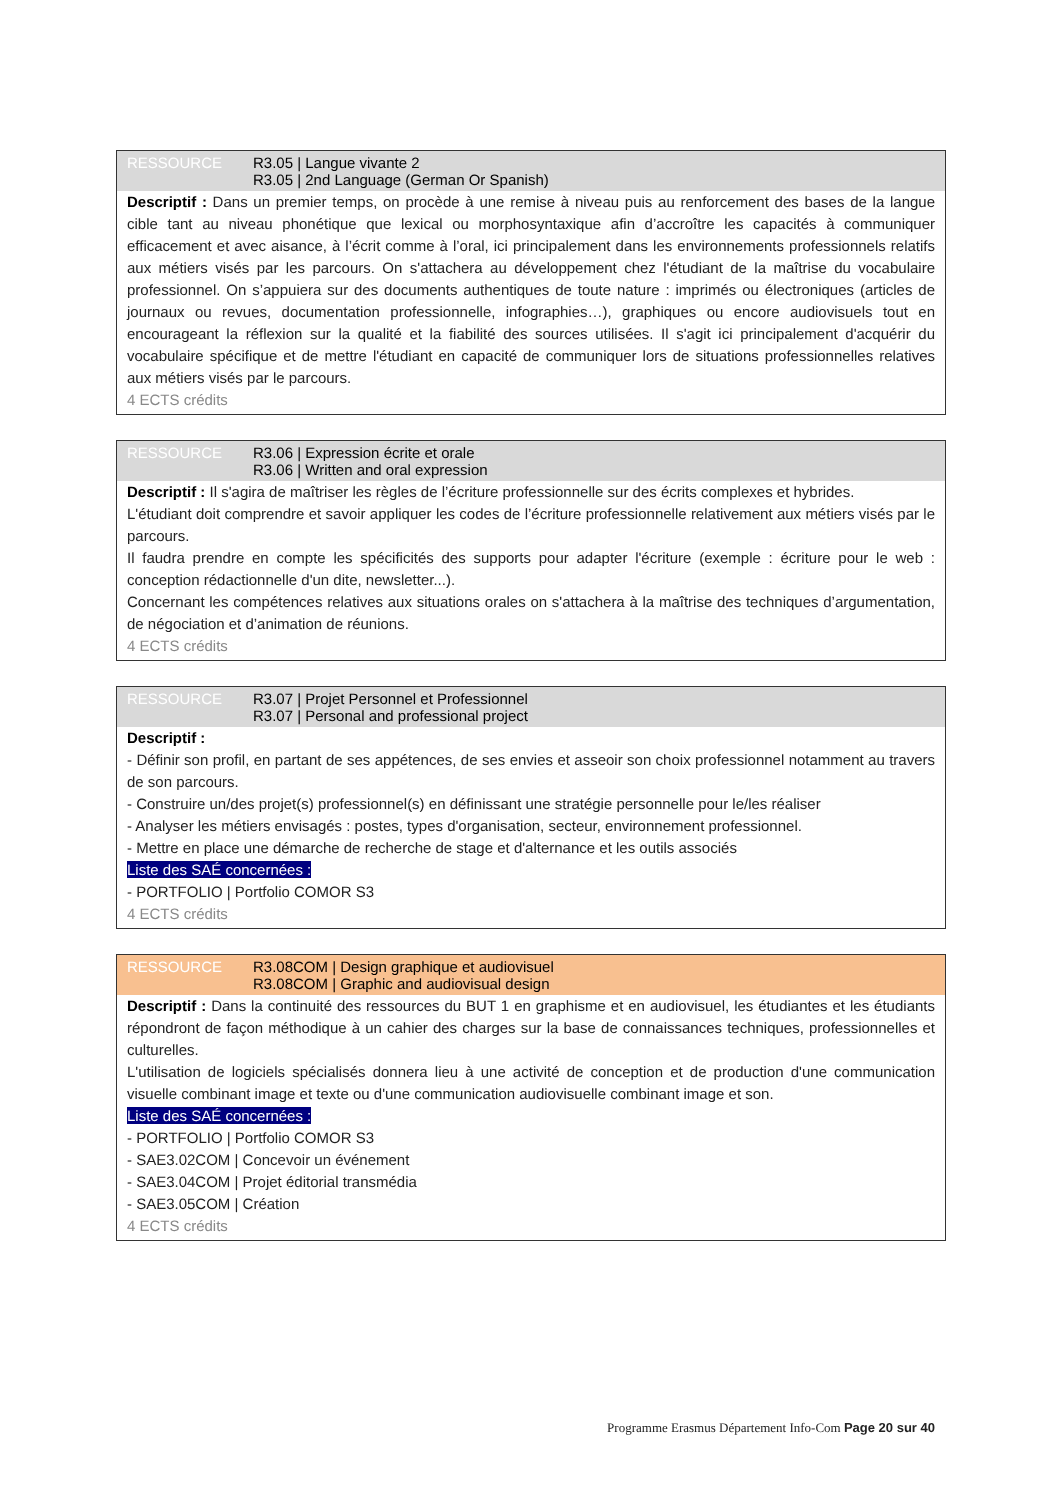RESSOURCE R3.05 | Langue vivante 2
R3.05 | 2nd Language (German Or Spanish)
Descriptif : Dans un premier temps, on procède à une remise à niveau puis au renforcement des bases de la langue cible tant au niveau phonétique que lexical ou morphosyntaxique afin d’accroître les capacités à communiquer efficacement et avec aisance, à l’écrit comme à l’oral, ici principalement dans les environnements professionnels relatifs aux métiers visés par les parcours. On s'attachera au développement chez l'étudiant de la maîtrise du vocabulaire professionnel. On s’appuiera sur des documents authentiques de toute nature : imprimés ou électroniques (articles de journaux ou revues, documentation professionnelle, infographies…), graphiques ou encore audiovisuels tout en encourageant la réflexion sur la qualité et la fiabilité des sources utilisées. Il s'agit ici principalement d'acquérir du vocabulaire spécifique et de mettre l'étudiant en capacité de communiquer lors de situations professionnelles relatives aux métiers visés par le parcours.
4 ECTS crédits
RESSOURCE R3.06 | Expression écrite et orale
R3.06 | Written and oral expression
Descriptif : Il s'agira de maîtriser les règles de l’écriture professionnelle sur des écrits complexes et hybrides.
L'étudiant doit comprendre et savoir appliquer les codes de l’écriture professionnelle relativement aux métiers visés par le parcours.
Il faudra prendre en compte les spécificités des supports pour adapter l'écriture (exemple : écriture pour le web : conception rédactionnelle d'un dite, newsletter...).
Concernant les compétences relatives aux situations orales on s'attachera à la maîtrise des techniques d’argumentation, de négociation et d’animation de réunions.
4 ECTS crédits
RESSOURCE R3.07 | Projet Personnel et Professionnel
R3.07 | Personal and professional project
Descriptif :
- Définir son profil, en partant de ses appétences, de ses envies et asseoir son choix professionnel notamment au travers de son parcours.
- Construire un/des projet(s) professionnel(s) en définissant une stratégie personnelle pour le/les réaliser
- Analyser les métiers envisagés : postes, types d'organisation, secteur, environnement professionnel.
- Mettre en place une démarche de recherche de stage et d'alternance et les outils associés
Liste des SAÉ concernées :
- PORTFOLIO | Portfolio COMOR S3
4 ECTS crédits
RESSOURCE R3.08COM | Design graphique et audiovisuel
R3.08COM | Graphic and audiovisual design
Descriptif : Dans la continuité des ressources du BUT 1 en graphisme et en audiovisuel, les étudiantes et les étudiants répondront de façon méthodique à un cahier des charges sur la base de connaissances techniques, professionnelles et culturelles.
L'utilisation de logiciels spécialisés donnera lieu à une activité de conception et de production d'une communication visuelle combinant image et texte ou d'une communication audiovisuelle combinant image et son.
Liste des SAÉ concernées :
- PORTFOLIO | Portfolio COMOR S3
- SAE3.02COM | Concevoir un événement
- SAE3.04COM | Projet éditorial transmédia
- SAE3.05COM | Création
4 ECTS crédits
Programme Erasmus Département Info-Com Page 20 sur 40